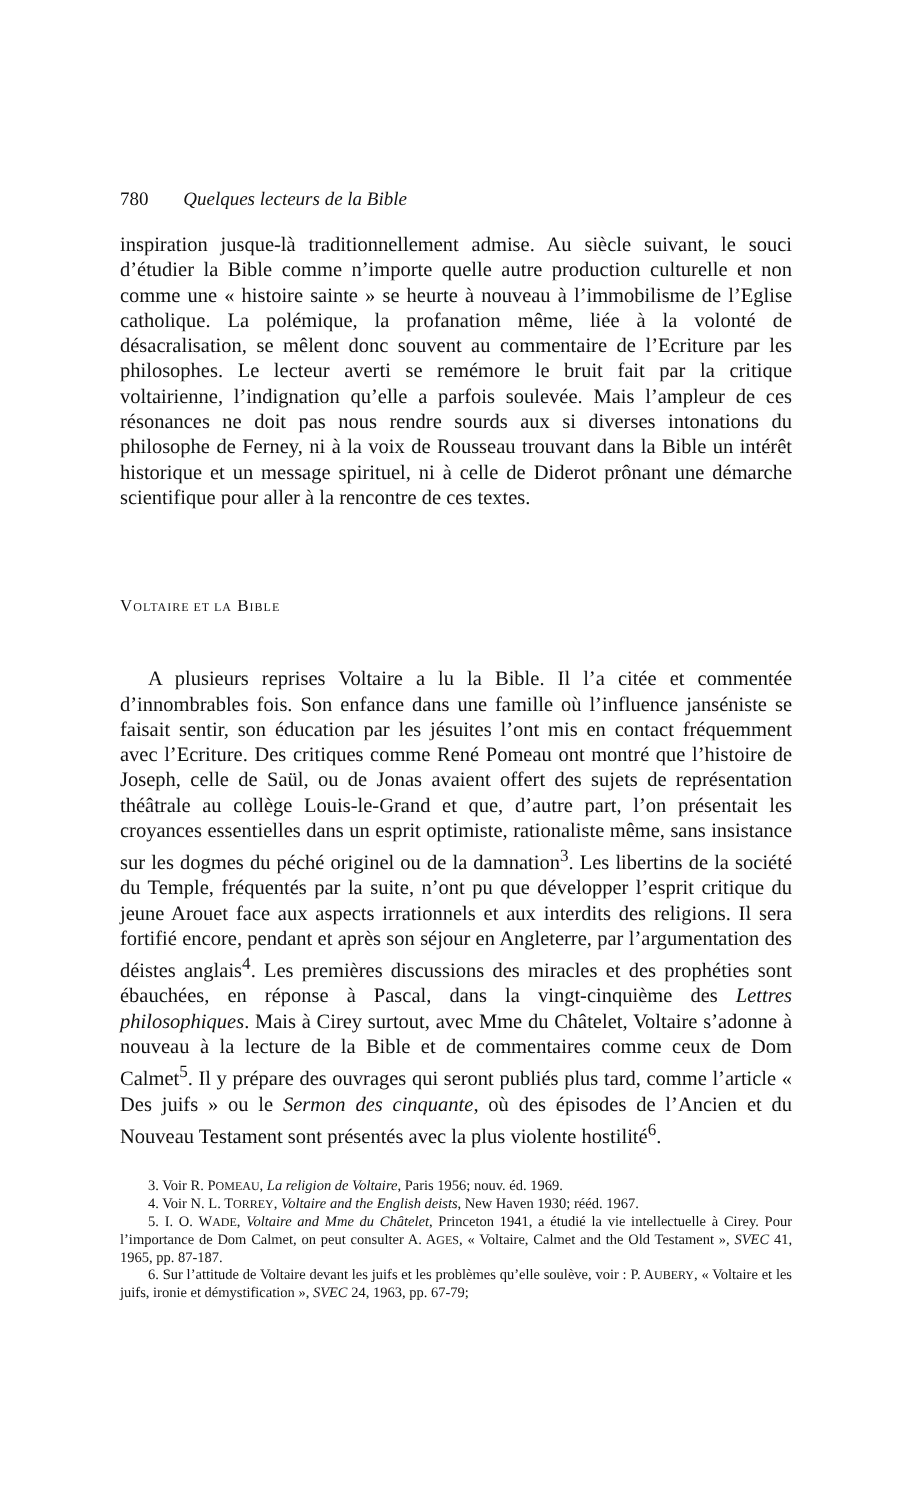780 Quelques lecteurs de la Bible
inspiration jusque-là traditionnellement admise. Au siècle suivant, le souci d’étudier la Bible comme n’importe quelle autre production culturelle et non comme une « histoire sainte » se heurte à nouveau à l’immobilisme de l’Eglise catholique. La polémique, la profanation même, liée à la volonté de désacralisation, se mêlent donc souvent au commentaire de l’Ecriture par les philosophes. Le lecteur averti se remémore le bruit fait par la critique voltairienne, l’indignation qu’elle a parfois soulevée. Mais l’ampleur de ces résonances ne doit pas nous rendre sourds aux si diverses intonations du philosophe de Ferney, ni à la voix de Rousseau trouvant dans la Bible un intérêt historique et un message spirituel, ni à celle de Diderot prônant une démarche scientifique pour aller à la rencontre de ces textes.
VOLTAIRE ET LA BIBLE
A plusieurs reprises Voltaire a lu la Bible. Il l’a citée et commentée d’innombrables fois. Son enfance dans une famille où l’influence janséniste se faisait sentir, son éducation par les jésuites l’ont mis en contact fréquemment avec l’Ecriture. Des critiques comme René Pomeau ont montré que l’histoire de Joseph, celle de Saül, ou de Jonas avaient offert des sujets de représentation théâtrale au collège Louis-le-Grand et que, d’autre part, l’on présentait les croyances essentielles dans un esprit optimiste, rationaliste même, sans insistance sur les dogmes du péché originel ou de la damnation<sup>3</sup>. Les libertins de la société du Temple, fréquentés par la suite, n’ont pu que développer l’esprit critique du jeune Arouet face aux aspects irrationnels et aux interdits des religions. Il sera fortifié encore, pendant et après son séjour en Angleterre, par l’argumentation des déistes anglais<sup>4</sup>. Les premières discussions des miracles et des prophéties sont ébauchées, en réponse à Pascal, dans la vingt-cinquième des Lettres philosophiques. Mais à Cirey surtout, avec Mme du Châtelet, Voltaire s’adonne à nouveau à la lecture de la Bible et de commentaires comme ceux de Dom Calmet<sup>5</sup>. Il y prépare des ouvrages qui seront publiés plus tard, comme l’article « Des juifs » ou le Sermon des cinquante, où des épisodes de l’Ancien et du Nouveau Testament sont présentés avec la plus violente hostilité<sup>6</sup>.
3. Voir R. POMEAU, La religion de Voltaire, Paris 1956; nouv. éd. 1969.
4. Voir N. L. TORREY, Voltaire and the English deists, New Haven 1930; rééd. 1967.
5. I. O. WADE, Voltaire and Mme du Châtelet, Princeton 1941, a étudié la vie intellectuelle à Cirey. Pour l’importance de Dom Calmet, on peut consulter A. AGES, « Voltaire, Calmet and the Old Testament », SVEC 41, 1965, pp. 87-187.
6. Sur l’attitude de Voltaire devant les juifs et les problèmes qu’elle soulève, voir : P. AUBERY, « Voltaire et les juifs, ironie et démystification », SVEC 24, 1963, pp. 67-79;